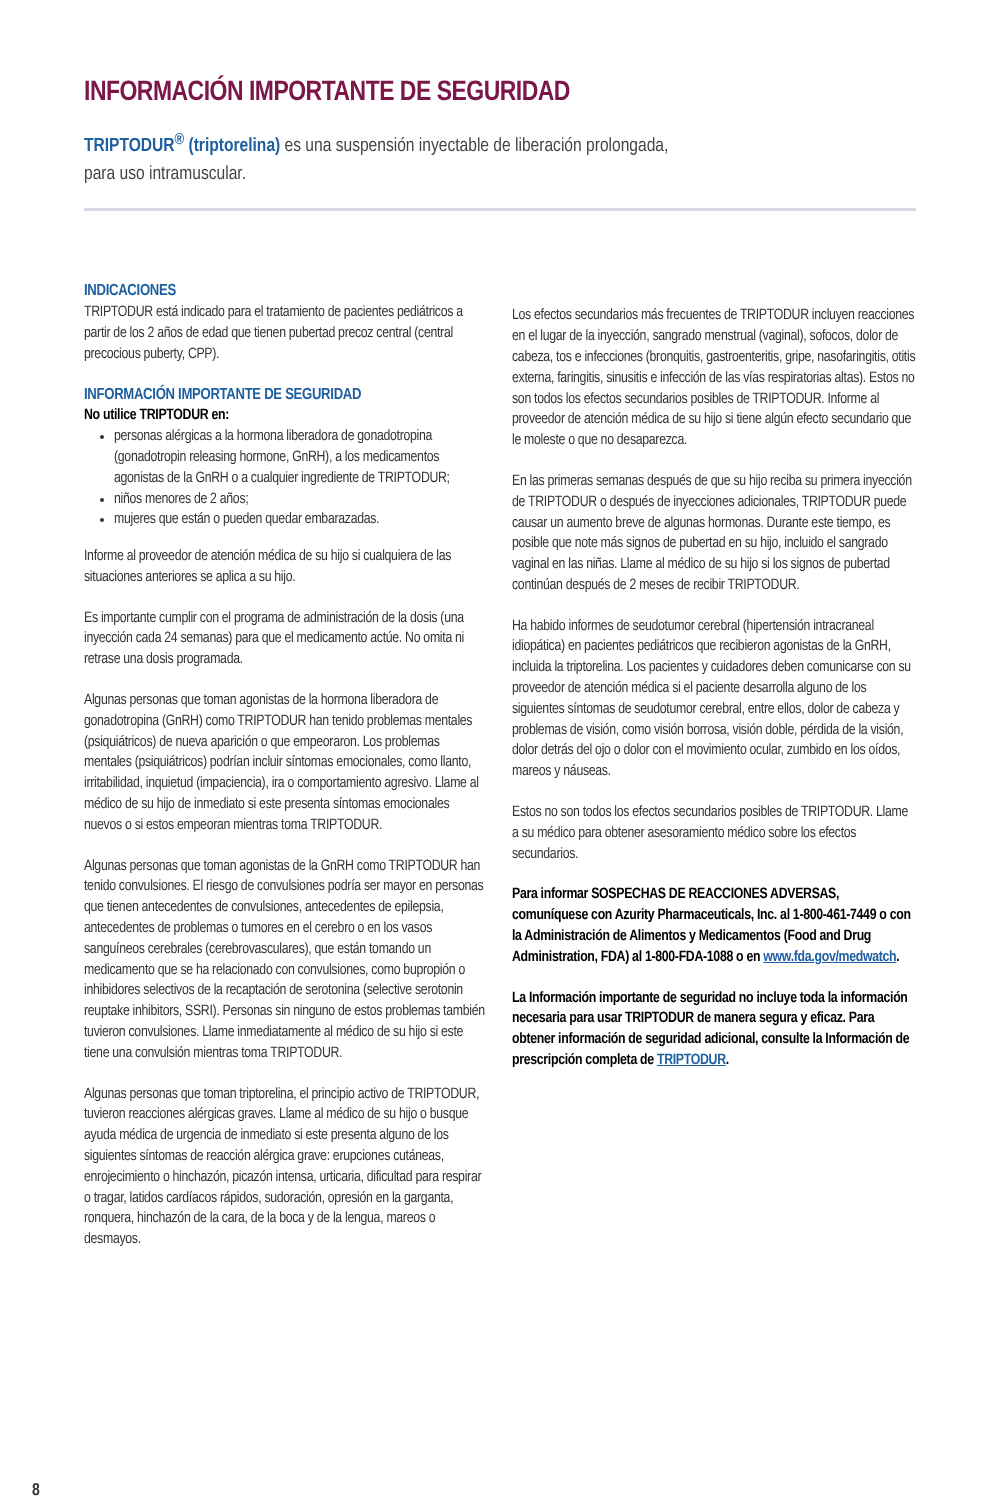INFORMACIÓN IMPORTANTE DE SEGURIDAD
TRIPTODUR<sup>®</sup> (triptorelina) es una suspensión inyectable de liberación prolongada,
para uso intramuscular.
INDICACIONES
TRIPTODUR está indicado para el tratamiento de pacientes pediátricos a partir de los 2 años de edad que tienen pubertad precoz central (central precocious puberty, CPP).
INFORMACIÓN IMPORTANTE DE SEGURIDAD
No utilice TRIPTODUR en:
personas alérgicas a la hormona liberadora de gonadotropina (gonadotropin releasing hormone, GnRH), a los medicamentos agonistas de la GnRH o a cualquier ingrediente de TRIPTODUR;
niños menores de 2 años;
mujeres que están o pueden quedar embarazadas.
Informe al proveedor de atención médica de su hijo si cualquiera de las situaciones anteriores se aplica a su hijo.
Es importante cumplir con el programa de administración de la dosis (una inyección cada 24 semanas) para que el medicamento actúe. No omita ni retrase una dosis programada.
Algunas personas que toman agonistas de la hormona liberadora de gonadotropina (GnRH) como TRIPTODUR han tenido problemas mentales (psiquiátricos) de nueva aparición o que empeoraron. Los problemas mentales (psiquiátricos) podrían incluir síntomas emocionales, como llanto, irritabilidad, inquietud (impaciencia), ira o comportamiento agresivo. Llame al médico de su hijo de inmediato si este presenta síntomas emocionales nuevos o si estos empeoran mientras toma TRIPTODUR.
Algunas personas que toman agonistas de la GnRH como TRIPTODUR han tenido convulsiones. El riesgo de convulsiones podría ser mayor en personas que tienen antecedentes de convulsiones, antecedentes de epilepsia, antecedentes de problemas o tumores en el cerebro o en los vasos sanguíneos cerebrales (cerebrovasculares), que están tomando un medicamento que se ha relacionado con convulsiones, como bupropión o inhibidores selectivos de la recaptación de serotonina (selective serotonin reuptake inhibitors, SSRI). Personas sin ninguno de estos problemas también tuvieron convulsiones. Llame inmediatamente al médico de su hijo si este tiene una convulsión mientras toma TRIPTODUR.
Algunas personas que toman triptorelina, el principio activo de TRIPTODUR, tuvieron reacciones alérgicas graves. Llame al médico de su hijo o busque ayuda médica de urgencia de inmediato si este presenta alguno de los siguientes síntomas de reacción alérgica grave: erupciones cutáneas, enrojecimiento o hinchazón, picazón intensa, urticaria, dificultad para respirar o tragar, latidos cardíacos rápidos, sudoración, opresión en la garganta, ronquera, hinchazón de la cara, de la boca y de la lengua, mareos o desmayos.
Los efectos secundarios más frecuentes de TRIPTODUR incluyen reacciones en el lugar de la inyección, sangrado menstrual (vaginal), sofocos, dolor de cabeza, tos e infecciones (bronquitis, gastroenteritis, gripe, nasofaringitis, otitis externa, faringitis, sinusitis e infección de las vías respiratorias altas). Estos no son todos los efectos secundarios posibles de TRIPTODUR. Informe al proveedor de atención médica de su hijo si tiene algún efecto secundario que le moleste o que no desaparezca.
En las primeras semanas después de que su hijo reciba su primera inyección de TRIPTODUR o después de inyecciones adicionales, TRIPTODUR puede causar un aumento breve de algunas hormonas. Durante este tiempo, es posible que note más signos de pubertad en su hijo, incluido el sangrado vaginal en las niñas. Llame al médico de su hijo si los signos de pubertad continúan después de 2 meses de recibir TRIPTODUR.
Ha habido informes de seudotumor cerebral (hipertensión intracraneal idiopática) en pacientes pediátricos que recibieron agonistas de la GnRH, incluida la triptorelina. Los pacientes y cuidadores deben comunicarse con su proveedor de atención médica si el paciente desarrolla alguno de los siguientes síntomas de seudotumor cerebral, entre ellos, dolor de cabeza y problemas de visión, como visión borrosa, visión doble, pérdida de la visión, dolor detrás del ojo o dolor con el movimiento ocular, zumbido en los oídos, mareos y náuseas.
Estos no son todos los efectos secundarios posibles de TRIPTODUR. Llame a su médico para obtener asesoramiento médico sobre los efectos secundarios.
Para informar SOSPECHAS DE REACCIONES ADVERSAS, comuníquese con Azurity Pharmaceuticals, Inc. al 1-800-461-7449 o con la Administración de Alimentos y Medicamentos (Food and Drug Administration, FDA) al 1-800-FDA-1088 o en www.fda.gov/medwatch.
La Información importante de seguridad no incluye toda la información necesaria para usar TRIPTODUR de manera segura y eficaz. Para obtener información de seguridad adicional, consulte la Información de prescripción completa de TRIPTODUR.
8